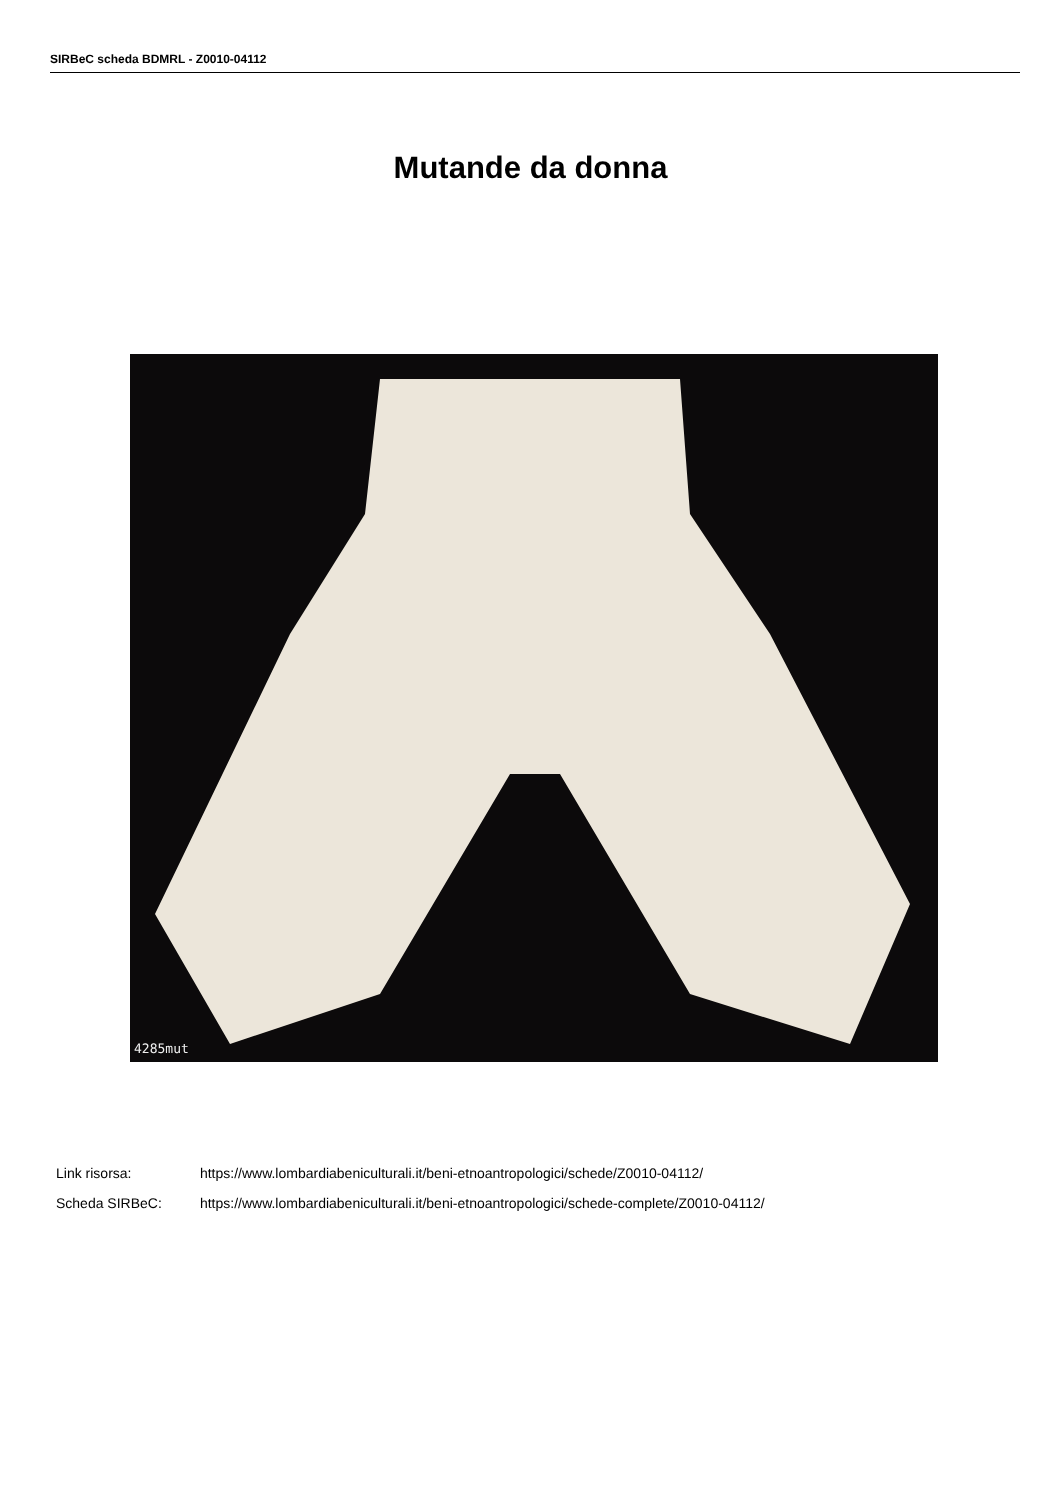SIRBeC scheda BDMRL - Z0010-04112
Mutande da donna
4285mut
Link risorsa: https://www.lombardiabeniculturali.it/beni-etnoantropologici/schede/Z0010-04112/
Scheda SIRBeC: https://www.lombardiabeniculturali.it/beni-etnoantropologici/schede-complete/Z0010-04112/